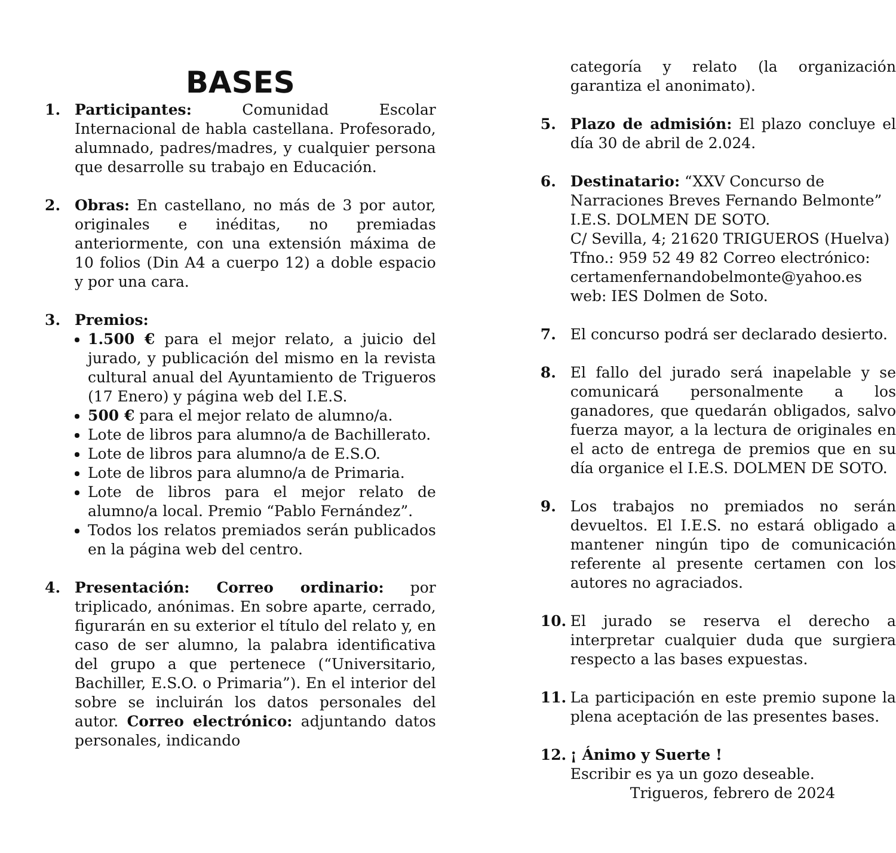BASES
1. Participantes: Comunidad Escolar Internacional de habla castellana. Profesorado, alumnado, padres/madres, y cualquier persona que desarrolle su trabajo en Educación.
2. Obras: En castellano, no más de 3 por autor, originales e inéditas, no premiadas anteriormente, con una extensión máxima de 10 folios (Din A4 a cuerpo 12) a doble espacio y por una cara.
3. Premios:
1.500 € para el mejor relato, a juicio del jurado, y publicación del mismo en la revista cultural anual del Ayuntamiento de Trigueros (17 Enero) y página web del I.E.S.
500 € para el mejor relato de alumno/a.
Lote de libros para alumno/a de Bachillerato.
Lote de libros para alumno/a de E.S.O.
Lote de libros para alumno/a de Primaria.
Lote de libros para el mejor relato de alumno/a local. Premio “Pablo Fernández”.
Todos los relatos premiados serán publicados en la página web del centro.
4. Presentación: Correo ordinario: por triplicado, anónimas. En sobre aparte, cerrado, figurarán en su exterior el título del relato y, en caso de ser alumno, la palabra identificativa del grupo a que pertenece (“Universitario, Bachiller, E.S.O. o Primaria”). En el interior del sobre se incluirán los datos personales del autor. Correo electrónico: adjuntando datos personales, indicando
categoría y relato (la organización garantiza el anonimato).
5. Plazo de admisión: El plazo concluye el día 30 de abril de 2.024.
6. Destinatario: “XXV Concurso de Narraciones Breves Fernando Belmonte”
I.E.S. DOLMEN DE SOTO.
C/ Sevilla, 4; 21620 TRIGUEROS (Huelva)
Tfno.: 959 52 49 82 Correo electrónico:
certamenfernandobelmonte@yahoo.es
web: IES Dolmen de Soto.
7. El concurso podrá ser declarado desierto.
8. El fallo del jurado será inapelable y se comunicará personalmente a los ganadores, que quedarán obligados, salvo fuerza mayor, a la lectura de originales en el acto de entrega de premios que en su día organice el I.E.S. DOLMEN DE SOTO.
9. Los trabajos no premiados no serán devueltos. El I.E.S. no estará obligado a mantener ningún tipo de comunicación referente al presente certamen con los autores no agraciados.
10. El jurado se reserva el derecho a interpretar cualquier duda que surgiera respecto a las bases expuestas.
11. La participación en este premio supone la plena aceptación de las presentes bases.
12. ¡ Ánimo y Suerte !
Escribir es ya un gozo deseable.
Trigueros, febrero de 2024